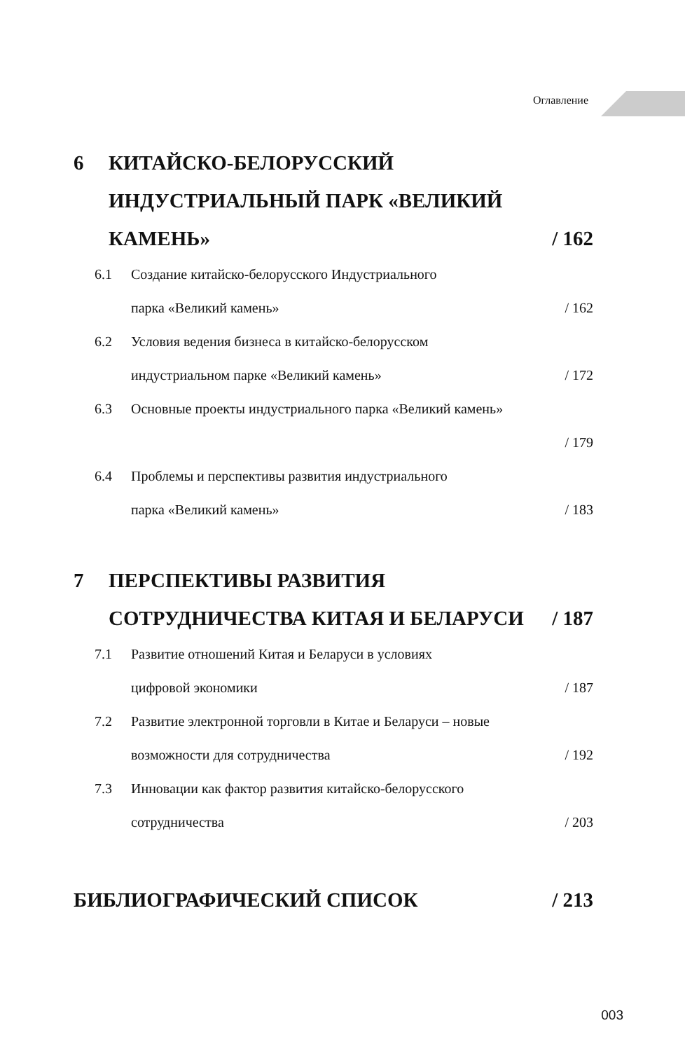Оглавление
6 КИТАЙСКО-БЕЛОРУССКИЙ
ИНДУСТРИАЛЬНЫЙ ПАРК «ВЕЛИКИЙ
КАМЕНЬ» / 162
6.1 Создание китайско-белорусского Индустриального
парка «Великий камень» / 162
6.2 Условия ведения бизнеса в китайско-белорусском
индустриальном парке «Великий камень» / 172
6.3 Основные проекты индустриального парка «Великий камень»
/ 179
6.4 Проблемы и перспективы развития индустриального
парка «Великий камень» / 183
7 ПЕРСПЕКТИВЫ РАЗВИТИЯ
СОТРУДНИЧЕСТВА КИТАЯ И БЕЛАРУСИ / 187
7.1 Развитие отношений Китая и Беларуси в условиях
цифровой экономики / 187
7.2 Развитие электронной торговли в Китае и Беларуси – новые
возможности для сотрудничества / 192
7.3 Инновации как фактор развития китайско-белорусского
сотрудничества / 203
БИБЛИОГРАФИЧЕСКИЙ СПИСОК / 213
003